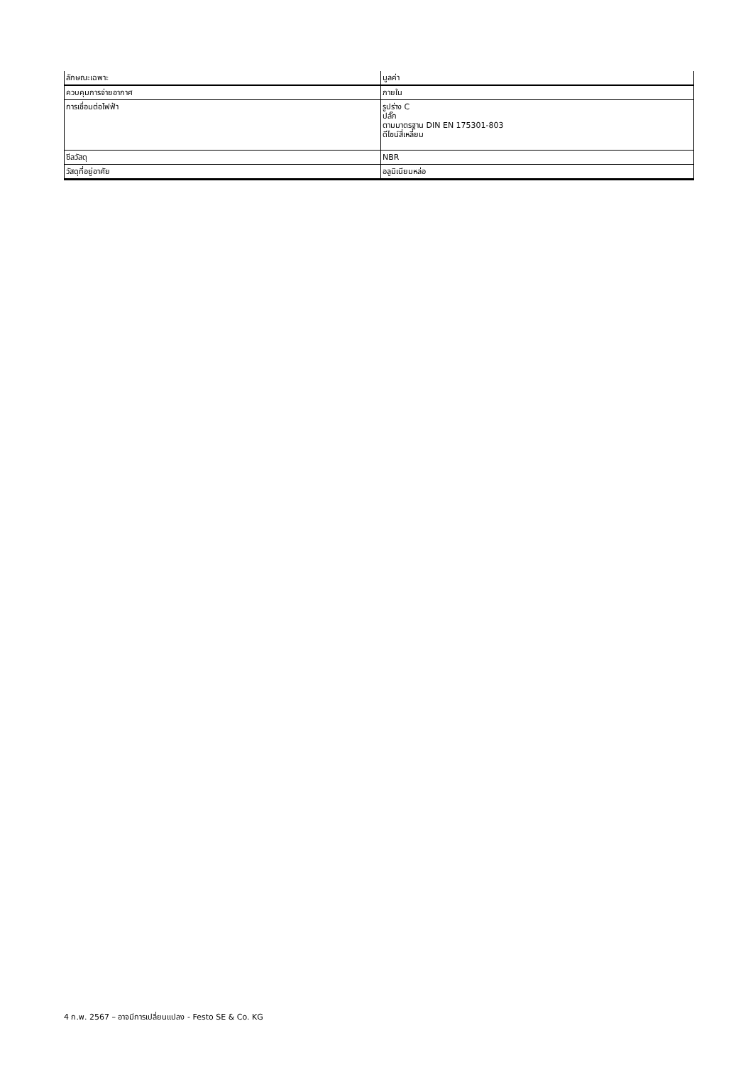| ลักษณะเฉพาะ | มูลค่า |
| --- | --- |
| ควบคุมการจ่ายอากาศ | ภายใน |
| การเชื่อมต่อไฟฟ้า | รูปร่าง C ปลั๊ก ตามมาตรฐาน DIN EN 175301-803 ดีไซน์สี่เหลี่ยม |
| ซีลวัสดุ | NBR |
| วัสดุที่อยู่อาศัย | อลูมิเนียมหล่อ |
4 ก.พ. 2567 – อาจมีการเปลี่ยนแปลง - Festo SE & Co. KG